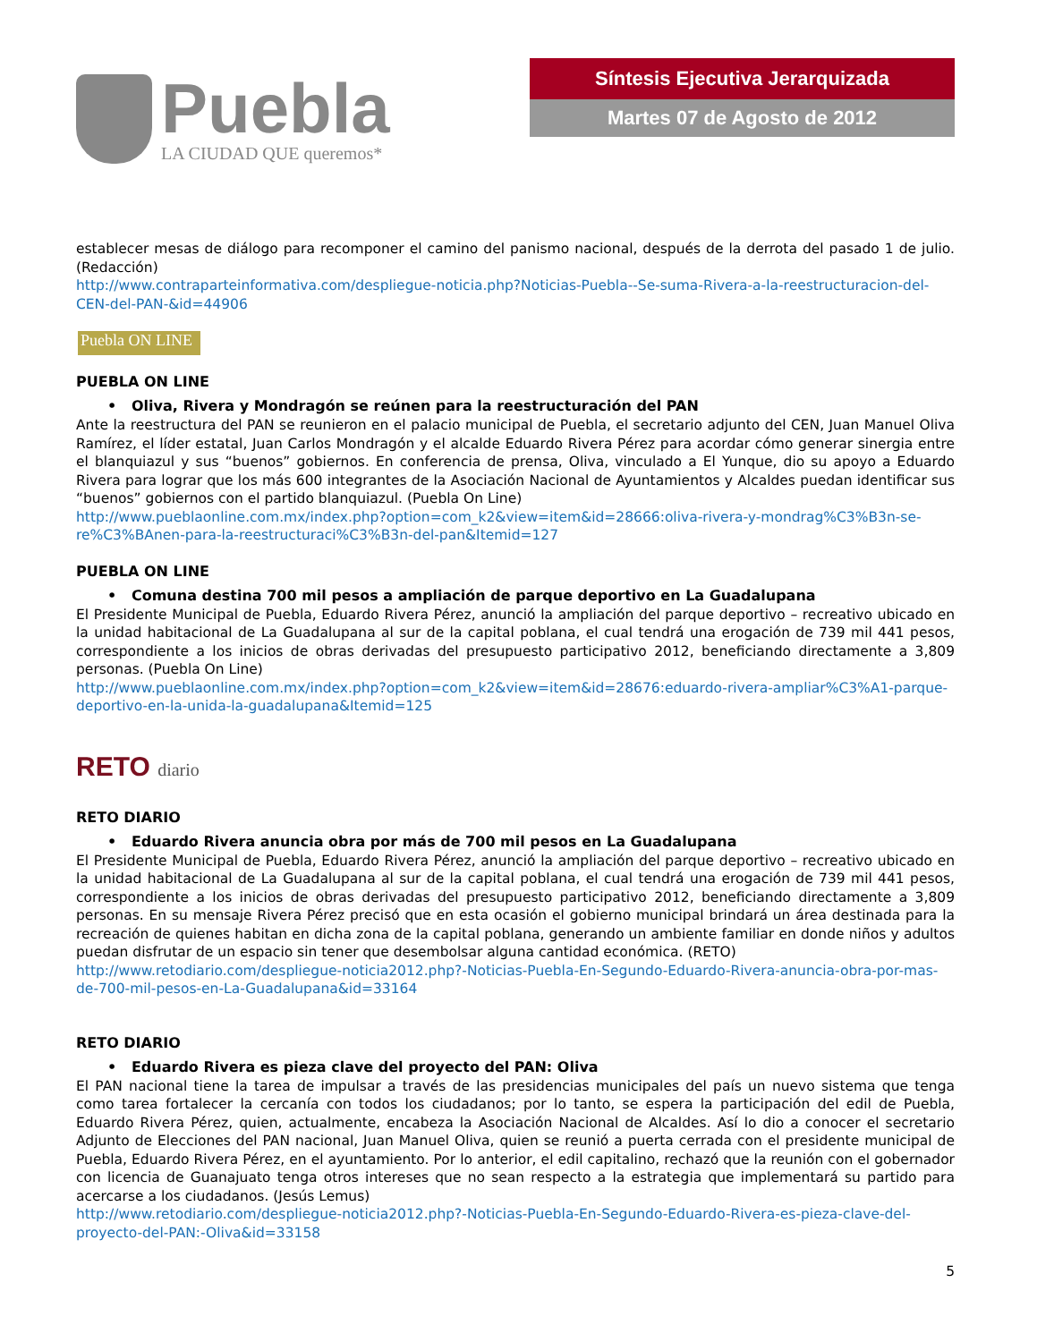Puebla
LA CIUDAD QUE queremos*
Síntesis Ejecutiva Jerarquizada
Martes 07 de Agosto de 2012
establecer mesas de diálogo para recomponer el camino del panismo nacional, después de la derrota del pasado 1 de julio. (Redacción)
http://www.contraparteinformativa.com/despliegue-noticia.php?Noticias-Puebla--Se-suma-Rivera-a-la-reestructuracion-del-CEN-del-PAN-&id=44906
Puebla ON LINE
PUEBLA ON LINE
• Oliva, Rivera y Mondragón se reúnen para la reestructuración del PAN
Ante la reestructura del PAN se reunieron en el palacio municipal de Puebla, el secretario adjunto del CEN, Juan Manuel Oliva Ramírez, el líder estatal, Juan Carlos Mondragón y el alcalde Eduardo Rivera Pérez para acordar cómo generar sinergia entre el blanquiazul y sus “buenos” gobiernos. En conferencia de prensa, Oliva, vinculado a El Yunque, dio su apoyo a Eduardo Rivera para lograr que los más 600 integrantes de la Asociación Nacional de Ayuntamientos y Alcaldes puedan identificar sus “buenos” gobiernos con el partido blanquiazul. (Puebla On Line)
http://www.pueblaonline.com.mx/index.php?option=com_k2&view=item&id=28666:oliva-rivera-y-mondrag%C3%B3n-se-re%C3%BAnen-para-la-reestructuraci%C3%B3n-del-pan&Itemid=127
PUEBLA ON LINE
• Comuna destina 700 mil pesos a ampliación de parque deportivo en La Guadalupana
El Presidente Municipal de Puebla, Eduardo Rivera Pérez, anunció la ampliación del parque deportivo – recreativo ubicado en la unidad habitacional de La Guadalupana al sur de la capital poblana, el cual tendrá una erogación de 739 mil 441 pesos, correspondiente a los inicios de obras derivadas del presupuesto participativo 2012, beneficiando directamente a 3,809 personas. (Puebla On Line)
http://www.pueblaonline.com.mx/index.php?option=com_k2&view=item&id=28676:eduardo-rivera-ampliar%C3%A1-parque-deportivo-en-la-unida-la-guadalupana&Itemid=125
RETO diario
RETO DIARIO
• Eduardo Rivera anuncia obra por más de 700 mil pesos en La Guadalupana
El Presidente Municipal de Puebla, Eduardo Rivera Pérez, anunció la ampliación del parque deportivo – recreativo ubicado en la unidad habitacional de La Guadalupana al sur de la capital poblana, el cual tendrá una erogación de 739 mil 441 pesos, correspondiente a los inicios de obras derivadas del presupuesto participativo 2012, beneficiando directamente a 3,809 personas. En su mensaje Rivera Pérez precisó que en esta ocasión el gobierno municipal brindará un área destinada para la recreación de quienes habitan en dicha zona de la capital poblana, generando un ambiente familiar en donde niños y adultos puedan disfrutar de un espacio sin tener que desembolsar alguna cantidad económica. (RETO)
http://www.retodiario.com/despliegue-noticia2012.php?-Noticias-Puebla-En-Segundo-Eduardo-Rivera-anuncia-obra-por-mas-de-700-mil-pesos-en-La-Guadalupana&id=33164
RETO DIARIO
• Eduardo Rivera es pieza clave del proyecto del PAN: Oliva
El PAN nacional tiene la tarea de impulsar a través de las presidencias municipales del país un nuevo sistema que tenga como tarea fortalecer la cercanía con todos los ciudadanos; por lo tanto, se espera la participación del edil de Puebla, Eduardo Rivera Pérez, quien, actualmente, encabeza la Asociación Nacional de Alcaldes. Así lo dio a conocer el secretario Adjunto de Elecciones del PAN nacional, Juan Manuel Oliva, quien se reunió a puerta cerrada con el presidente municipal de Puebla, Eduardo Rivera Pérez, en el ayuntamiento. Por lo anterior, el edil capitalino, rechazó que la reunión con el gobernador con licencia de Guanajuato tenga otros intereses que no sean respecto a la estrategia que implementará su partido para acercarse a los ciudadanos. (Jesús Lemus)
http://www.retodiario.com/despliegue-noticia2012.php?-Noticias-Puebla-En-Segundo-Eduardo-Rivera-es-pieza-clave-del-proyecto-del-PAN:-Oliva&id=33158
5